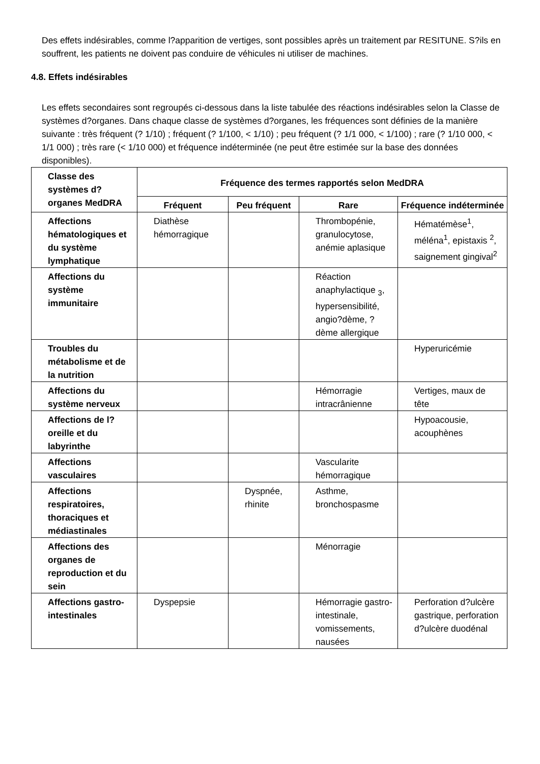Des effets indésirables, comme l?apparition de vertiges, sont possibles après un traitement par RESITUNE. S?ils en souffrent, les patients ne doivent pas conduire de véhicules ni utiliser de machines.
4.8. Effets indésirables
Les effets secondaires sont regroupés ci-dessous dans la liste tabulée des réactions indésirables selon la Classe de systèmes d?organes. Dans chaque classe de systèmes d?organes, les fréquences sont définies de la manière suivante : très fréquent (? 1/10) ; fréquent (? 1/100, < 1/10) ; peu fréquent (? 1/1 000, < 1/100) ; rare (? 1/10 000, < 1/1 000) ; très rare (< 1/10 000) et fréquence indéterminée (ne peut être estimée sur la base des données disponibles).
| Classe des systèmes d?organes MedDRA | Fréquence des termes rapportés selon MedDRA | | | |
| --- | --- | --- | --- | --- |
| | Fréquent | Peu fréquent | Rare | Fréquence indéterminée |
| Affections hématologiques et du système lymphatique | Diathèse hémorragique | | Thrombopénie, granulocytose, anémie aplasique | Hématémèse<sup>1</sup>, méléna<sup>1</sup>, epistaxis <sup>2</sup>, saignement gingival<sup>2</sup> |
| Affections du système immunitaire | | | Réaction anaphylactique <sub>3</sub>, hypersensibilité, angio?dème, ?dème allergique | |
| Troubles du métabolisme et de la nutrition | | | | Hyperuricémie |
| Affections du système nerveux | | | Hémorragie intracrânienne | Vertiges, maux de tête |
| Affections de l?oreille et du labyrinthe | | | | Hypoacousie, acouphènes |
| Affections vasculaires | | | Vascularite hémorragique | |
| Affections respiratoires, thoraciques et médiastinales | | Dyspnée, rhinite | Asthme, bronchospasme | |
| Affections des organes de reproduction et du sein | | | Ménorragie | |
| Affections gastro-intestinales | Dyspepsie | | Hémorragie gastro-intestinale, vomissements, nausées | Perforation d?ulcère gastrique, perforation d?ulcère duodénal |